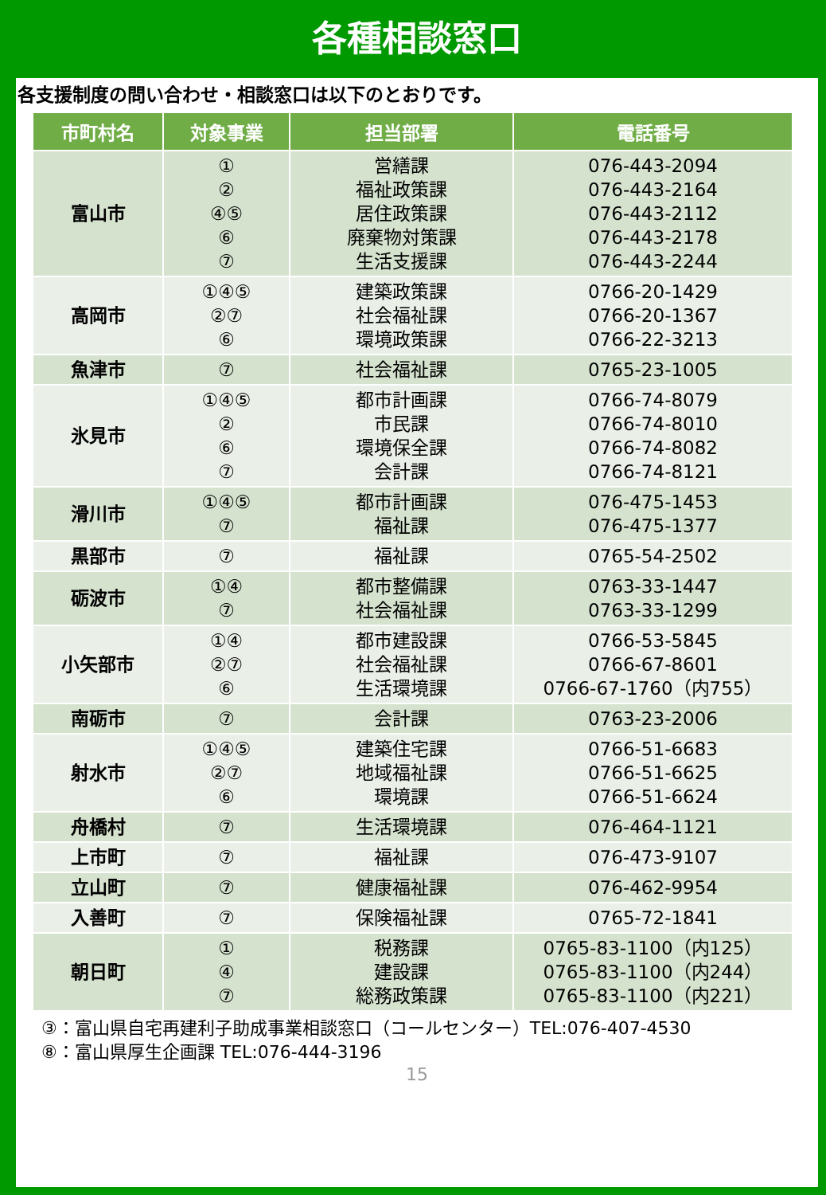各種相談窓口
各支援制度の問い合わせ・相談窓口は以下のとおりです。
| 市町村名 | 対象事業 | 担当部署 | 電話番号 |
| --- | --- | --- | --- |
| 富山市 | ① ② ④⑤ ⑥ ⑦ | 営繕課 福祉政策課 居住政策課 廃棄物対策課 生活支援課 | 076-443-2094 076-443-2164 076-443-2112 076-443-2178 076-443-2244 |
| 高岡市 | ①④⑤ ②⑦ ⑥ | 建築政策課 社会福祉課 環境政策課 | 0766-20-1429 0766-20-1367 0766-22-3213 |
| 魚津市 | ⑦ | 社会福祉課 | 0765-23-1005 |
| 氷見市 | ①④⑤ ② ⑥ ⑦ | 都市計画課 市民課 環境保全課 会計課 | 0766-74-8079 0766-74-8010 0766-74-8082 0766-74-8121 |
| 滑川市 | ①④⑤ ⑦ | 都市計画課 福祉課 | 076-475-1453 076-475-1377 |
| 黒部市 | ⑦ | 福祉課 | 0765-54-2502 |
| 砺波市 | ①④ ⑦ | 都市整備課 社会福祉課 | 0763-33-1447 0763-33-1299 |
| 小矢部市 | ①④ ②⑦ ⑥ | 都市建設課 社会福祉課 生活環境課 | 0766-53-5845 0766-67-8601 0766-67-1760（内755） |
| 南砺市 | ⑦ | 会計課 | 0763-23-2006 |
| 射水市 | ①④⑤ ②⑦ ⑥ | 建築住宅課 地域福祉課 環境課 | 0766-51-6683 0766-51-6625 0766-51-6624 |
| 舟橋村 | ⑦ | 生活環境課 | 076-464-1121 |
| 上市町 | ⑦ | 福祉課 | 076-473-9107 |
| 立山町 | ⑦ | 健康福祉課 | 076-462-9954 |
| 入善町 | ⑦ | 保険福祉課 | 0765-72-1841 |
| 朝日町 | ① ④ ⑦ | 税務課 建設課 総務政策課 | 0765-83-1100（内125） 0765-83-1100（内244） 0765-83-1100（内221） |
③：富山県自宅再建利子助成事業相談窓口（コールセンター）TEL:076-407-4530
⑧：富山県厚生企画課 TEL:076-444-3196
15